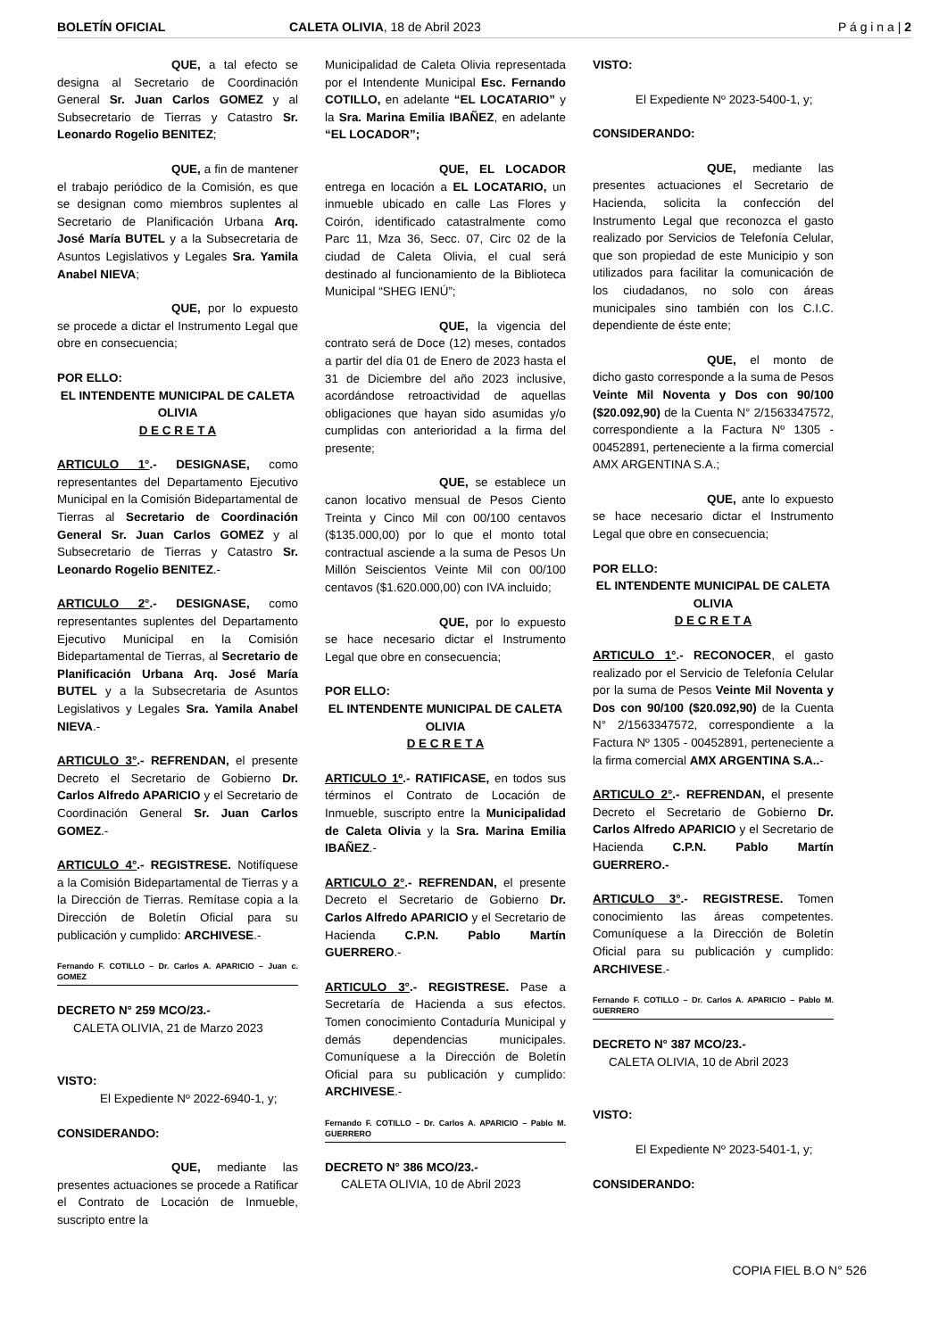BOLETÍN OFICIAL CALETA OLIVIA, 18 de Abril 2023
P á g i n a | 2
QUE, a tal efecto se designa al Secretario de Coordinación General Sr. Juan Carlos GOMEZ y al Subsecretario de Tierras y Catastro Sr. Leonardo Rogelio BENITEZ;
QUE, a fin de mantener el trabajo periódico de la Comisión, es que se designan como miembros suplentes al Secretario de Planificación Urbana Arq. José María BUTEL y a la Subsecretaria de Asuntos Legislativos y Legales Sra. Yamila Anabel NIEVA;
QUE, por lo expuesto se procede a dictar el Instrumento Legal que obre en consecuencia;
POR ELLO:
EL INTENDENTE MUNICIPAL DE CALETA OLIVIA
D E C R E T A
ARTICULO 1°.- DESIGNASE, como representantes del Departamento Ejecutivo Municipal en la Comisión Bidepartamental de Tierras al Secretario de Coordinación General Sr. Juan Carlos GOMEZ y al Subsecretario de Tierras y Catastro Sr. Leonardo Rogelio BENITEZ.-
ARTICULO 2°.- DESIGNASE, como representantes suplentes del Departamento Ejecutivo Municipal en la Comisión Bidepartamental de Tierras, al Secretario de Planificación Urbana Arq. José María BUTEL y a la Subsecretaria de Asuntos Legislativos y Legales Sra. Yamila Anabel NIEVA.-
ARTICULO 3°.- REFRENDAN, el presente Decreto el Secretario de Gobierno Dr. Carlos Alfredo APARICIO y el Secretario de Coordinación General Sr. Juan Carlos GOMEZ.-
ARTICULO 4°.- REGISTRESE. Notifíquese a la Comisión Bidepartamental de Tierras y a la Dirección de Tierras. Remítase copia a la Dirección de Boletín Oficial para su publicación y cumplido: ARCHIVESE.-
Fernando F. COTILLO – Dr. Carlos A. APARICIO – Juan c. GOMEZ
DECRETO N° 259 MCO/23.-
CALETA OLIVIA, 21 de Marzo 2023
VISTO:
El Expediente Nº 2022-6940-1, y;
CONSIDERANDO:
QUE, mediante las presentes actuaciones se procede a Ratificar el Contrato de Locación de Inmueble, suscripto entre la
Municipalidad de Caleta Olivia representada por el Intendente Municipal Esc. Fernando COTILLO, en adelante “EL LOCATARIO” y la Sra. Marina Emilia IBAÑEZ, en adelante “EL LOCADOR”;
QUE, EL LOCADOR entrega en locación a EL LOCATARIO, un inmueble ubicado en calle Las Flores y Coirón, identificado catastralmente como Parc 11, Mza 36, Secc. 07, Circ 02 de la ciudad de Caleta Olivia, el cual será destinado al funcionamiento de la Biblioteca Municipal “SHEG IENÚ”;
QUE, la vigencia del contrato será de Doce (12) meses, contados a partir del día 01 de Enero de 2023 hasta el 31 de Diciembre del año 2023 inclusive, acordándose retroactividad de aquellas obligaciones que hayan sido asumidas y/o cumplidas con anterioridad a la firma del presente;
QUE, se establece un canon locativo mensual de Pesos Ciento Treinta y Cinco Mil con 00/100 centavos ($135.000,00) por lo que el monto total contractual asciende a la suma de Pesos Un Millón Seiscientos Veinte Mil con 00/100 centavos ($1.620.000,00) con IVA incluido;
QUE, por lo expuesto se hace necesario dictar el Instrumento Legal que obre en consecuencia;
POR ELLO:
EL INTENDENTE MUNICIPAL DE CALETA OLIVIA
D E C R E T A
ARTICULO 1º.- RATIFICASE, en todos sus términos el Contrato de Locación de Inmueble, suscripto entre la Municipalidad de Caleta Olivia y la Sra. Marina Emilia IBAÑEZ.-
ARTICULO 2°.- REFRENDAN, el presente Decreto el Secretario de Gobierno Dr. Carlos Alfredo APARICIO y el Secretario de Hacienda C.P.N. Pablo Martín GUERRERO.-
ARTICULO 3°.- REGISTRESE. Pase a Secretaría de Hacienda a sus efectos. Tomen conocimiento Contaduría Municipal y demás dependencias municipales. Comuníquese a la Dirección de Boletín Oficial para su publicación y cumplido: ARCHIVESE.-
Fernando F. COTILLO – Dr. Carlos A. APARICIO – Pablo M. GUERRERO
DECRETO N° 386 MCO/23.-
CALETA OLIVIA, 10 de Abril 2023
VISTO:
El Expediente Nº 2023-5400-1, y;
CONSIDERANDO:
QUE, mediante las presentes actuaciones el Secretario de Hacienda, solicita la confección del Instrumento Legal que reconozca el gasto realizado por Servicios de Telefonía Celular, que son propiedad de este Municipio y son utilizados para facilitar la comunicación de los ciudadanos, no solo con áreas municipales sino también con los C.I.C. dependiente de éste ente;
QUE, el monto de dicho gasto corresponde a la suma de Pesos Veinte Mil Noventa y Dos con 90/100 ($20.092,90) de la Cuenta N° 2/1563347572, correspondiente a la Factura Nº 1305 - 00452891, perteneciente a la firma comercial AMX ARGENTINA S.A.;
QUE, ante lo expuesto se hace necesario dictar el Instrumento Legal que obre en consecuencia;
POR ELLO:
EL INTENDENTE MUNICIPAL DE CALETA OLIVIA
D E C R E T A
ARTICULO 1°.- RECONOCER, el gasto realizado por el Servicio de Telefonía Celular por la suma de Pesos Veinte Mil Noventa y Dos con 90/100 ($20.092,90) de la Cuenta N° 2/1563347572, correspondiente a la Factura Nº 1305 - 00452891, perteneciente a la firma comercial AMX ARGENTINA S.A..-
ARTICULO 2°.- REFRENDAN, el presente Decreto el Secretario de Gobierno Dr. Carlos Alfredo APARICIO y el Secretario de Hacienda C.P.N. Pablo Martín GUERRERO.-
ARTICULO 3°.- REGISTRESE. Tomen conocimiento las áreas competentes. Comuníquese a la Dirección de Boletín Oficial para su publicación y cumplido: ARCHIVESE.-
Fernando F. COTILLO – Dr. Carlos A. APARICIO – Pablo M. GUERRERO
DECRETO N° 387 MCO/23.-
CALETA OLIVIA, 10 de Abril 2023
VISTO:
El Expediente Nº 2023-5401-1, y;
CONSIDERANDO:
COPIA FIEL B.O N° 526